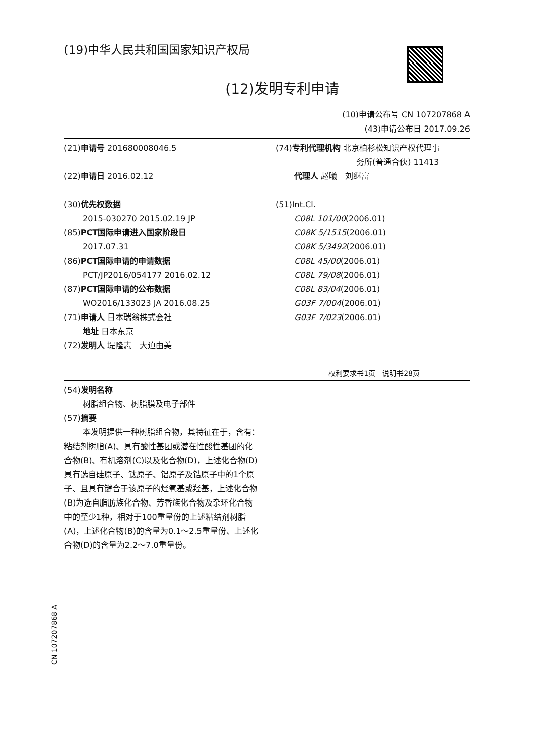(19)中华人民共和国国家知识产权局
(12)发明专利申请
(10)申请公布号 CN 107207868 A
(43)申请公布日 2017.09.26
(21)申请号 201680008046.5
(22)申请日 2016.02.12
(30)优先权数据
2015-030270 2015.02.19 JP
(85)PCT国际申请进入国家阶段日
2017.07.31
(86)PCT国际申请的申请数据
PCT/JP2016/054177 2016.02.12
(87)PCT国际申请的公布数据
WO2016/133023 JA 2016.08.25
(71)申请人 日本瑞翁株式会社
地址 日本东京
(72)发明人 堤隆志　大迫由美
(74)专利代理机构 北京柏杉松知识产权代理事
务所(普通合伙) 11413
代理人 赵曦　刘继富
(51)Int.Cl.
C08L 101/00(2006.01)
C08K 5/1515(2006.01)
C08K 5/3492(2006.01)
C08L 45/00(2006.01)
C08L 79/08(2006.01)
C08L 83/04(2006.01)
G03F 7/004(2006.01)
G03F 7/023(2006.01)
权利要求书1页　说明书28页
(54)发明名称
树脂组合物、树脂膜及电子部件
(57)摘要
本发明提供一种树脂组合物，其特征在于，含有：粘结剂树脂(A)、具有酸性基团或潜在性酸性基团的化合物(B)、有机溶剂(C)以及化合物(D)，上述化合物(D)具有选自硅原子、钛原子、铝原子及锆原子中的1个原子、且具有键合于该原子的烃氧基或羟基，上述化合物(B)为选自脂肪族化合物、芳香族化合物及杂环化合物中的至少1种，相对于100重量份的上述粘结剂树脂(A)，上述化合物(B)的含量为0.1～2.5重量份、上述化合物(D)的含量为2.2～7.0重量份。
CN 107207868 A